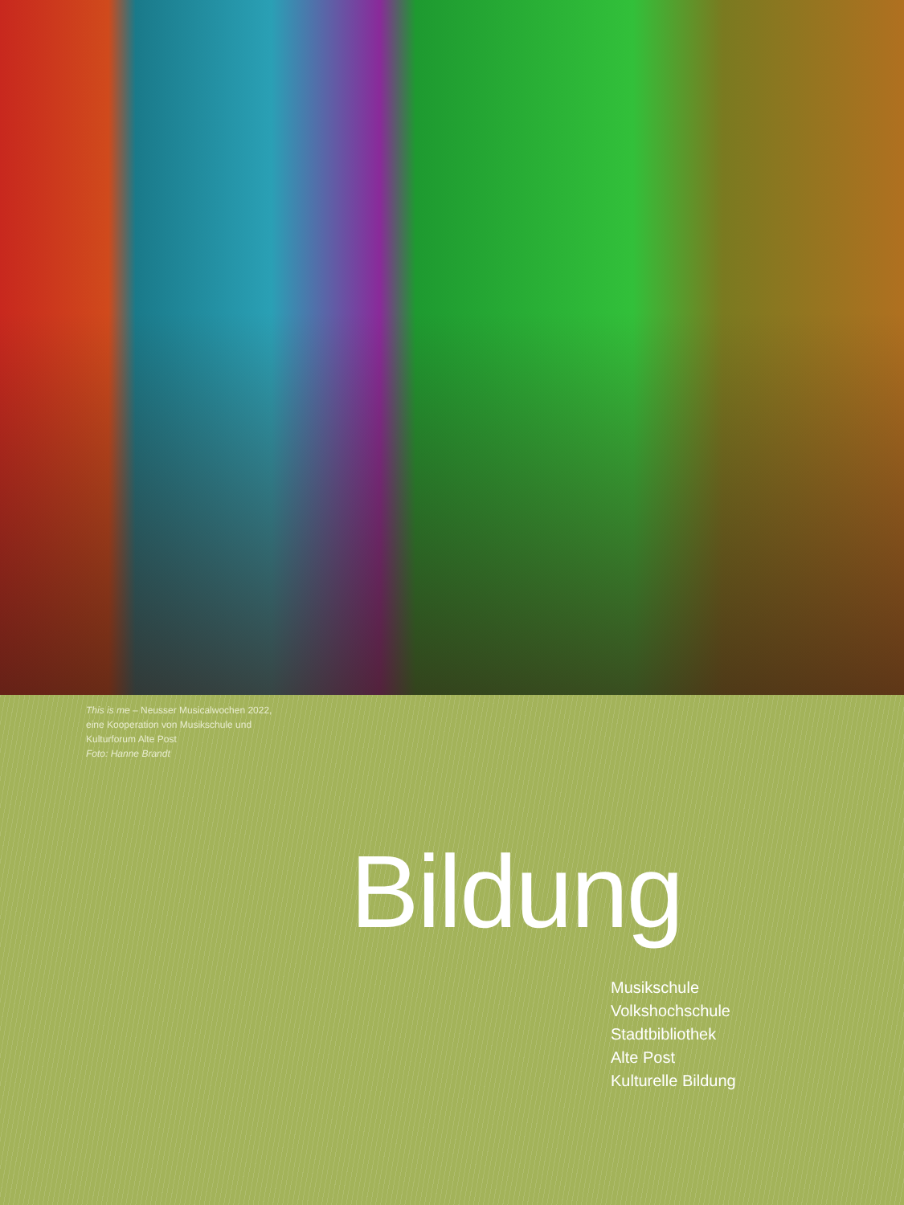This is me – Neusser Musicalwochen 2022,
eine Kooperation von Musikschule und
Kulturforum Alte Post
Foto: Hanne Brandt
Bildung
Musikschule
Volkshochschule
Stadtbibliothek
Alte Post
Kulturelle Bildung